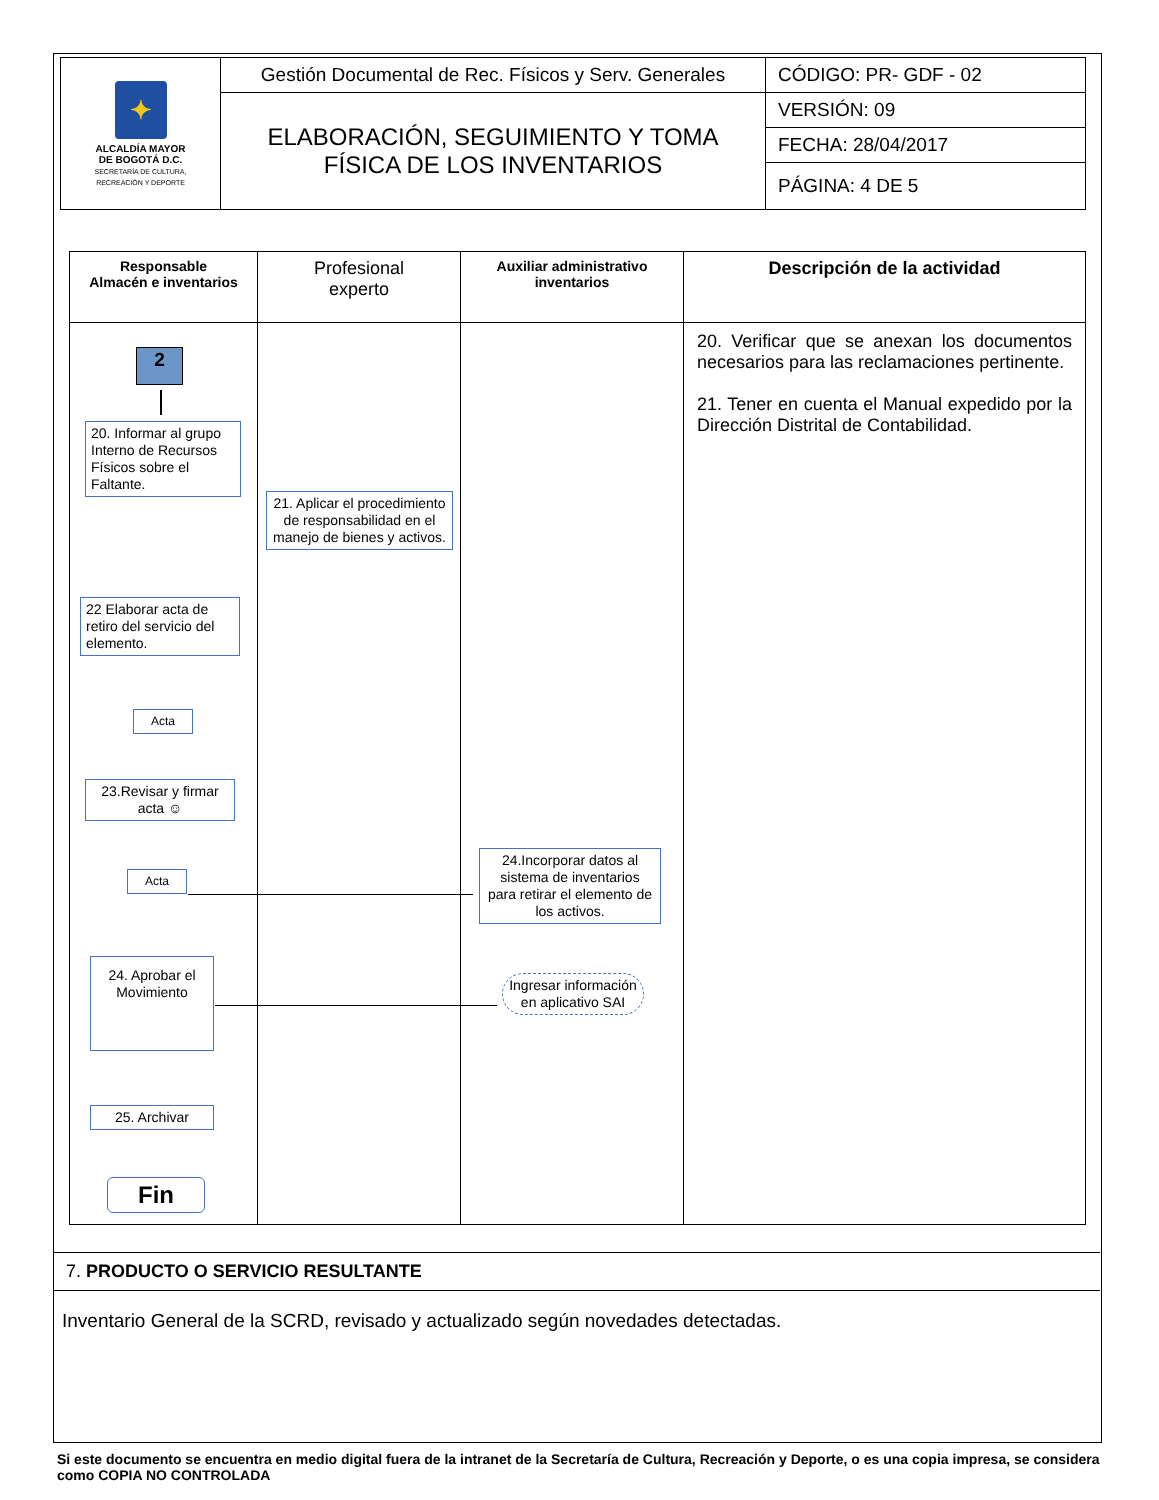| ✦ ALCALDÍA MAYOR DE BOGOTÁ D.C. SECRETARÍA DE CULTURA, RECREACIÓN Y DEPORTE | Gestión Documental de Rec. Físicos y Serv. Generales | CÓDIGO: PR- GDF - 02 |
| | ELABORACIÓN, SEGUIMIENTO Y TOMA FÍSICA DE LOS INVENTARIOS | VERSIÓN: 09 |
| | | FECHA: 28/04/2017 |
| | | PÁGINA: 4 DE 5 |
| Responsable Almacén e inventarios | Profesional experto | Auxiliar administrativo inventarios | Descripción de la actividad |
| --- | --- | --- | --- |
| | | | 20. Verificar que se anexan los documentos necesarios para las reclamaciones pertinente. 21. Tener en cuenta el Manual expedido por la Dirección Distrital de Contabilidad. |
2
20. Informar al grupo Interno de Recursos Físicos sobre el Faltante.
21. Aplicar el procedimiento de responsabilidad en el manejo de bienes y activos.
22 Elaborar acta de retiro del servicio del elemento.
Acta
23.Revisar y firmar acta ☺
Acta
24.Incorporar datos al sistema de inventarios para retirar el elemento de los activos.
Ingresar información en aplicativo SAI
24. Aprobar el Movimiento
25. Archivar
Fin
7. PRODUCTO O SERVICIO RESULTANTE
Inventario General de la SCRD, revisado y actualizado según novedades detectadas.
Si este documento se encuentra en medio digital fuera de la intranet de la Secretaría de Cultura, Recreación y Deporte, o es una copia impresa, se considera como COPIA NO CONTROLADA